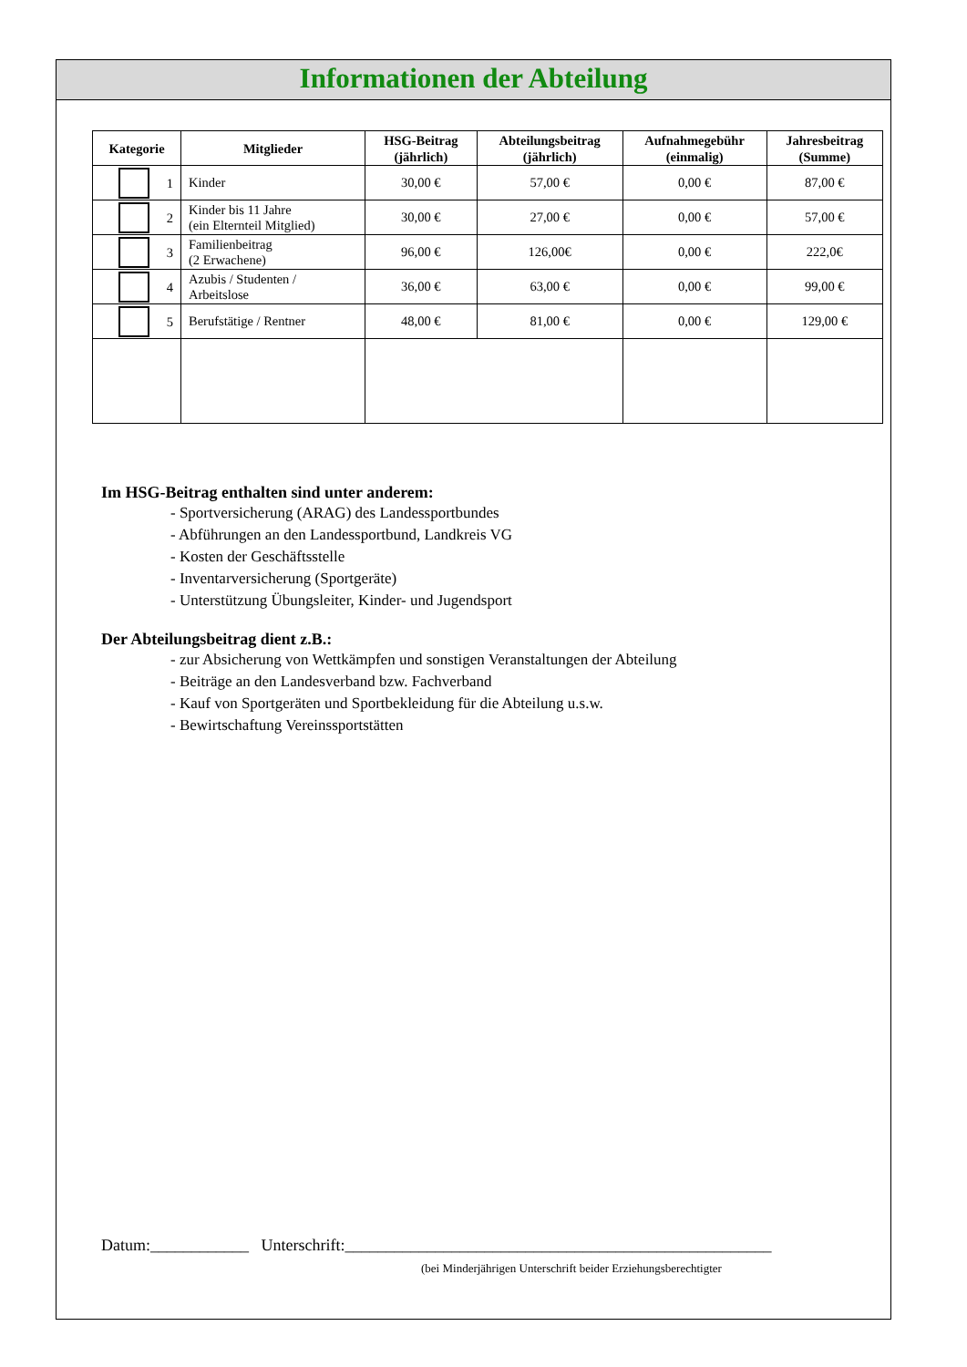Informationen der Abteilung
| Kategorie | Mitglieder | HSG-Beitrag (jährlich) | Abteilungsbeitrag (jährlich) | Aufnahmegebühr (einmalig) | Jahresbeitrag (Summe) |
| --- | --- | --- | --- | --- | --- |
| 1 | Kinder | 30,00 € | 57,00 € | 0,00 € | 87,00 € |
| 2 | Kinder bis 11 Jahre (ein Elternteil Mitglied) | 30,00 € | 27,00 € | 0,00 € | 57,00 € |
| 3 | Familienbeitrag (2 Erwachene) | 96,00 € | 126,00€ | 0,00 € | 222,0€ |
| 4 | Azubis / Studenten / Arbeitslose | 36,00 € | 63,00 € | 0,00 € | 99,00 € |
| 5 | Berufstätige / Rentner | 48,00 € | 81,00 € | 0,00 € | 129,00 € |
Im HSG-Beitrag enthalten sind unter anderem:
- Sportversicherung (ARAG) des Landessportbundes
- Abführungen an den Landessportbund, Landkreis VG
- Kosten der Geschäftsstelle
- Inventarversicherung (Sportgeräte)
- Unterstützung Übungsleiter, Kinder- und Jugendsport
Der Abteilungsbeitrag dient z.B.:
- zur Absicherung von Wettkämpfen und sonstigen Veranstaltungen der Abteilung
- Beiträge an den Landesverband bzw. Fachverband
- Kauf von Sportgeräten und Sportbekleidung für die Abteilung u.s.w.
- Bewirtschaftung Vereinssportstätten
Datum:____________ Unterschrift:____________________________________________________
(bei Minderjährigen Unterschrift beider Erziehungsberechtigter